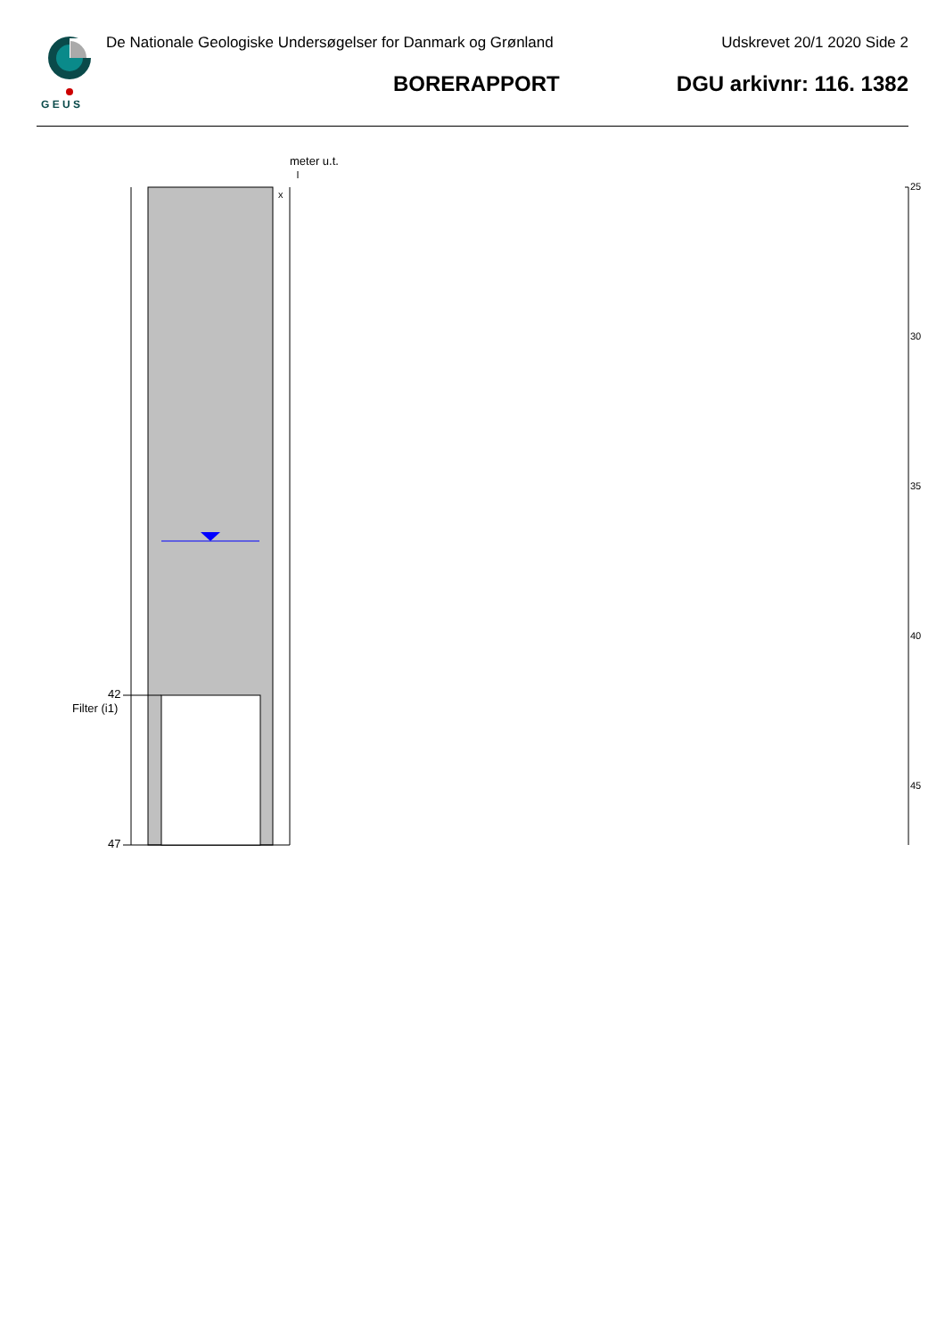G E U S
De Nationale Geologiske Undersøgelser for Danmark og Grønland
Udskrevet 20/1 2020 Side 2
BORERAPPORT DGU arkivnr: 116. 1382
meter u.t.
x
42
Filter (i1)
47
25
30
35
40
45